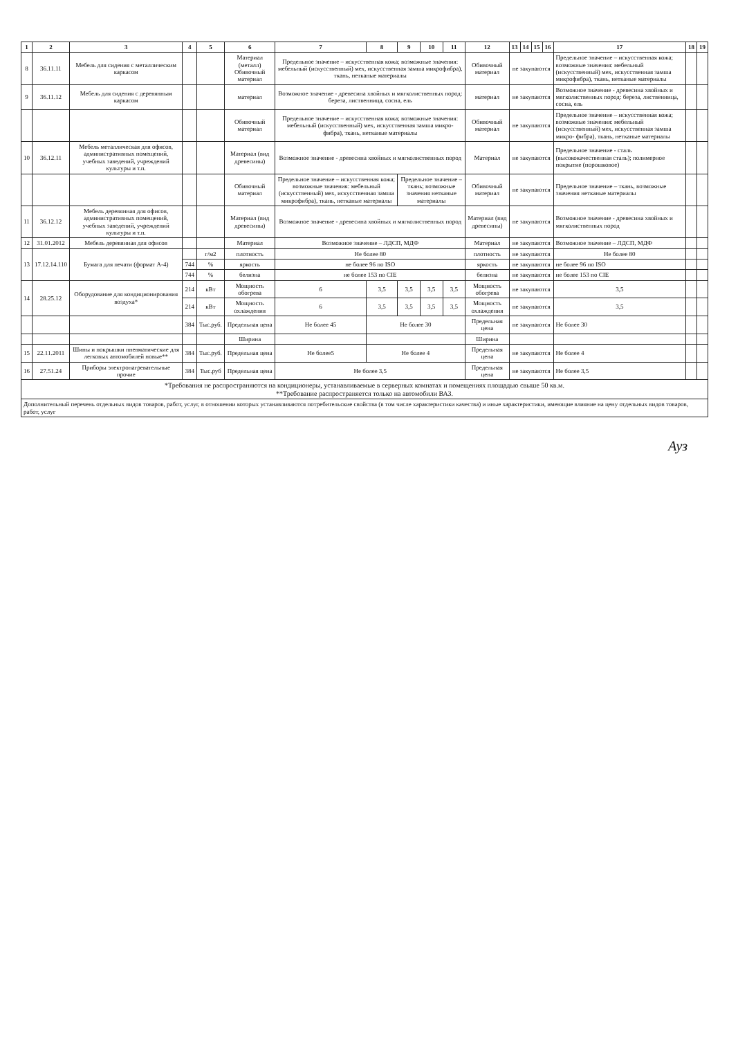| 1 | 2 | 3 | 4 | 5 | 6 | 7 | 8 | 9 | 10 | 11 | 12 | 13 | 14 | 15 | 16 | 17 | 18 | 19 |
| --- | --- | --- | --- | --- | --- | --- | --- | --- | --- | --- | --- | --- | --- | --- | --- | --- | --- | --- |
| 8 | 36.11.11 | Мебель для сидения с металлическим каркасом | | | Материал (металл) Обивочный материал | Предельное значение – искусственная кожа; возможные значения: мебельный (искусственный) мех, искусственная замша микрофибра), ткань, нетканые материалы | | | | | Обивочный материал | не закупаются | | | | Предельное значение – искусственная кожа; возможные значения: мебельный (искусственный) мех, искусственная замша микрофибра), ткань, нетканые материалы | | |
| 9 | 36.11.12 | Мебель для сидения с деревянным каркасом | | | материал | Возможное значение - древесина хвойных и мягколиственных пород: береза, лиственница, сосна, ель | | | | | материал | не закупаются | | | | Возможное значение - древесина хвойных и мягколиственных пород: береза, лиственница, сосна, ель | | |
| | | | | | Обивочный материал | Предельное значение – искусственная кожа; возможные значения: мебельный (искусственный) мех, искусственная замша микро- фибра), ткань, нетканые материалы | | | | | Обивочный материал | не закупаются | | | | Предельное значение – искусственная кожа; возможные значения: мебельный (искусственный) мех, искусственная замша микро- фибра), ткань, нетканые материалы | | |
| 10 | 36.12.11 | Мебель металлическая для офисов, административных помещений, учебных заведений, учреждений культуры и т.п. | | | Материал (вид древесины) | Возможное значение - древесина хвойных и мягколиственных пород | | | | | Материал | не закупаются | | | | Предельное значение - сталь (высококачественная сталь); полимерное покрытие (порошковое) | | |
| | | | | | Обивочный материал | Предельное значение – искусственная кожа; возможные значения: мебельный (искусственный) мех, искусственная замша микрофибра), ткань, нетканые материалы | | Предельное значение – ткань; возможные значения нетканые материалы | | | Обивочный материал | не закупаются | | | | Предельное значение – ткань, возможные значения нетканые материалы | | |
| 11 | 36.12.12 | Мебель деревянная для офисов, административных помещений, учебных заведений, учреждений культуры и т.п. | | | Материал (вид древесины) | Возможное значение - древесина хвойных и мягколиственных пород | | | | | Материал (вид древесины) | не закупаются | | | | Возможное значение - древесина хвойных и мягколиственных пород | | |
| 12 | 31.01.2012 | Мебель деревянная для офисов | | | Материал | Возможное значение – ЛДСП, МДФ | | | | | Материал | не закупаются | | | | Возможное значение – ЛДСП, МДФ | | |
| 13 | 17.12.14.110 | Бумага для печати (формат А-4) | | г/м2 | плотность | Не более 80 | | | | | плотность | не закупаются | | | | Не более 80 | | |
| | | | 744 | % | яркость | не более 96 по ISO | | | | | яркость | не закупаются | | | | не более 96 по ISO | | |
| | | | 744 | % | белизна | не более 153 по CIE | | | | | белизна | не закупаются | | | | не более 153 по CIE | | |
| 14 | 28.25.12 | Оборудование для кондиционирования воздуха* | 214 | кВт | Мощность обогрева | 6 | 3,5 | 3,5 | 3,5 | 3,5 | Мощность обогрева | не закупаются | | | | 3,5 | | |
| | | | 214 | кВт | Мощность охлаждения | 6 | 3,5 | 3,5 | 3,5 | 3,5 | Мощность охлаждения | не закупаются | | | | 3,5 | | |
| | | | 384 | Тыс.руб. | Предельная цена | Не более 45 | Не более 30 | | | | Предельная цена | не закупаются | | | | Не более 30 | | |
| | | | | | Ширина | | | | | | Ширина | | | | | | | |
| 15 | 22.11.2011 | Шины и покрышки пневматические для легковых автомобилей новые** | 384 | Тыс.руб. | Предельная цена | Не более5 | Не более 4 | | | | Предельная цена | не закупаются | | | | Не более 4 | | |
| 16 | 27.51.24 | Приборы электронагревательные прочие | 384 | Тыс.руб | Предельная цена | Не более 3,5 | | | | | Предельная цена | не закупаются | | | | Не более 3,5 | | |
| *Требования не распространяются на кондиционеры, устанавливаемые в серверных комнатах и помещениях площадью свыше 50 кв.м. **Требование распространяется только на автомобили ВАЗ. | | | | | | | | | | | | | | | | | | |
| Дополнительный перечень отдельных видов товаров, работ, услуг, в отношении которых устанавливаются потребительские свойства (в том числе характеристики качества) и иные характеристики, имеющие влияние на цену отдельных видов товаров, работ, услуг | | | | | | | | | | | | | | | | | | |
Ауз